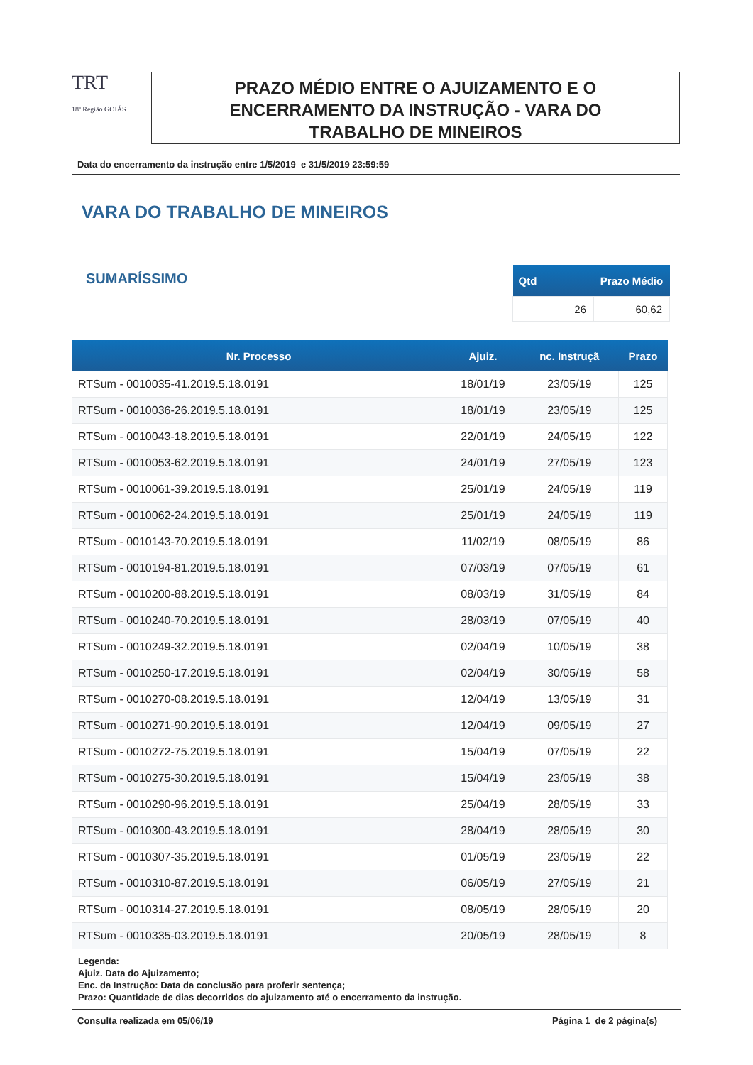TRT
18ª Região GOIÁS
PRAZO MÉDIO ENTRE O AJUIZAMENTO E O
ENCERRAMENTO DA INSTRUÇÃO - VARA DO
TRABALHO DE MINEIROS
Data do encerramento da instrução entre 1/5/2019 e 31/5/2019 23:59:59
VARA DO TRABALHO DE MINEIROS
SUMARÍSSIMO
| Qtd | Prazo Médio |
| --- | --- |
| 26 | 60,62 |
| Nr. Processo | Ajuiz. | nc. Instruçã | Prazo |
| --- | --- | --- | --- |
| RTSum - 0010035-41.2019.5.18.0191 | 18/01/19 | 23/05/19 | 125 |
| RTSum - 0010036-26.2019.5.18.0191 | 18/01/19 | 23/05/19 | 125 |
| RTSum - 0010043-18.2019.5.18.0191 | 22/01/19 | 24/05/19 | 122 |
| RTSum - 0010053-62.2019.5.18.0191 | 24/01/19 | 27/05/19 | 123 |
| RTSum - 0010061-39.2019.5.18.0191 | 25/01/19 | 24/05/19 | 119 |
| RTSum - 0010062-24.2019.5.18.0191 | 25/01/19 | 24/05/19 | 119 |
| RTSum - 0010143-70.2019.5.18.0191 | 11/02/19 | 08/05/19 | 86 |
| RTSum - 0010194-81.2019.5.18.0191 | 07/03/19 | 07/05/19 | 61 |
| RTSum - 0010200-88.2019.5.18.0191 | 08/03/19 | 31/05/19 | 84 |
| RTSum - 0010240-70.2019.5.18.0191 | 28/03/19 | 07/05/19 | 40 |
| RTSum - 0010249-32.2019.5.18.0191 | 02/04/19 | 10/05/19 | 38 |
| RTSum - 0010250-17.2019.5.18.0191 | 02/04/19 | 30/05/19 | 58 |
| RTSum - 0010270-08.2019.5.18.0191 | 12/04/19 | 13/05/19 | 31 |
| RTSum - 0010271-90.2019.5.18.0191 | 12/04/19 | 09/05/19 | 27 |
| RTSum - 0010272-75.2019.5.18.0191 | 15/04/19 | 07/05/19 | 22 |
| RTSum - 0010275-30.2019.5.18.0191 | 15/04/19 | 23/05/19 | 38 |
| RTSum - 0010290-96.2019.5.18.0191 | 25/04/19 | 28/05/19 | 33 |
| RTSum - 0010300-43.2019.5.18.0191 | 28/04/19 | 28/05/19 | 30 |
| RTSum - 0010307-35.2019.5.18.0191 | 01/05/19 | 23/05/19 | 22 |
| RTSum - 0010310-87.2019.5.18.0191 | 06/05/19 | 27/05/19 | 21 |
| RTSum - 0010314-27.2019.5.18.0191 | 08/05/19 | 28/05/19 | 20 |
| RTSum - 0010335-03.2019.5.18.0191 | 20/05/19 | 28/05/19 | 8 |
Legenda:
Ajuiz. Data do Ajuizamento;
Enc. da Instrução: Data da conclusão para proferir sentença;
Prazo: Quantidade de dias decorridos do ajuizamento até o encerramento da instrução.
Consulta realizada em 05/06/19 Página 1 de 2 página(s)